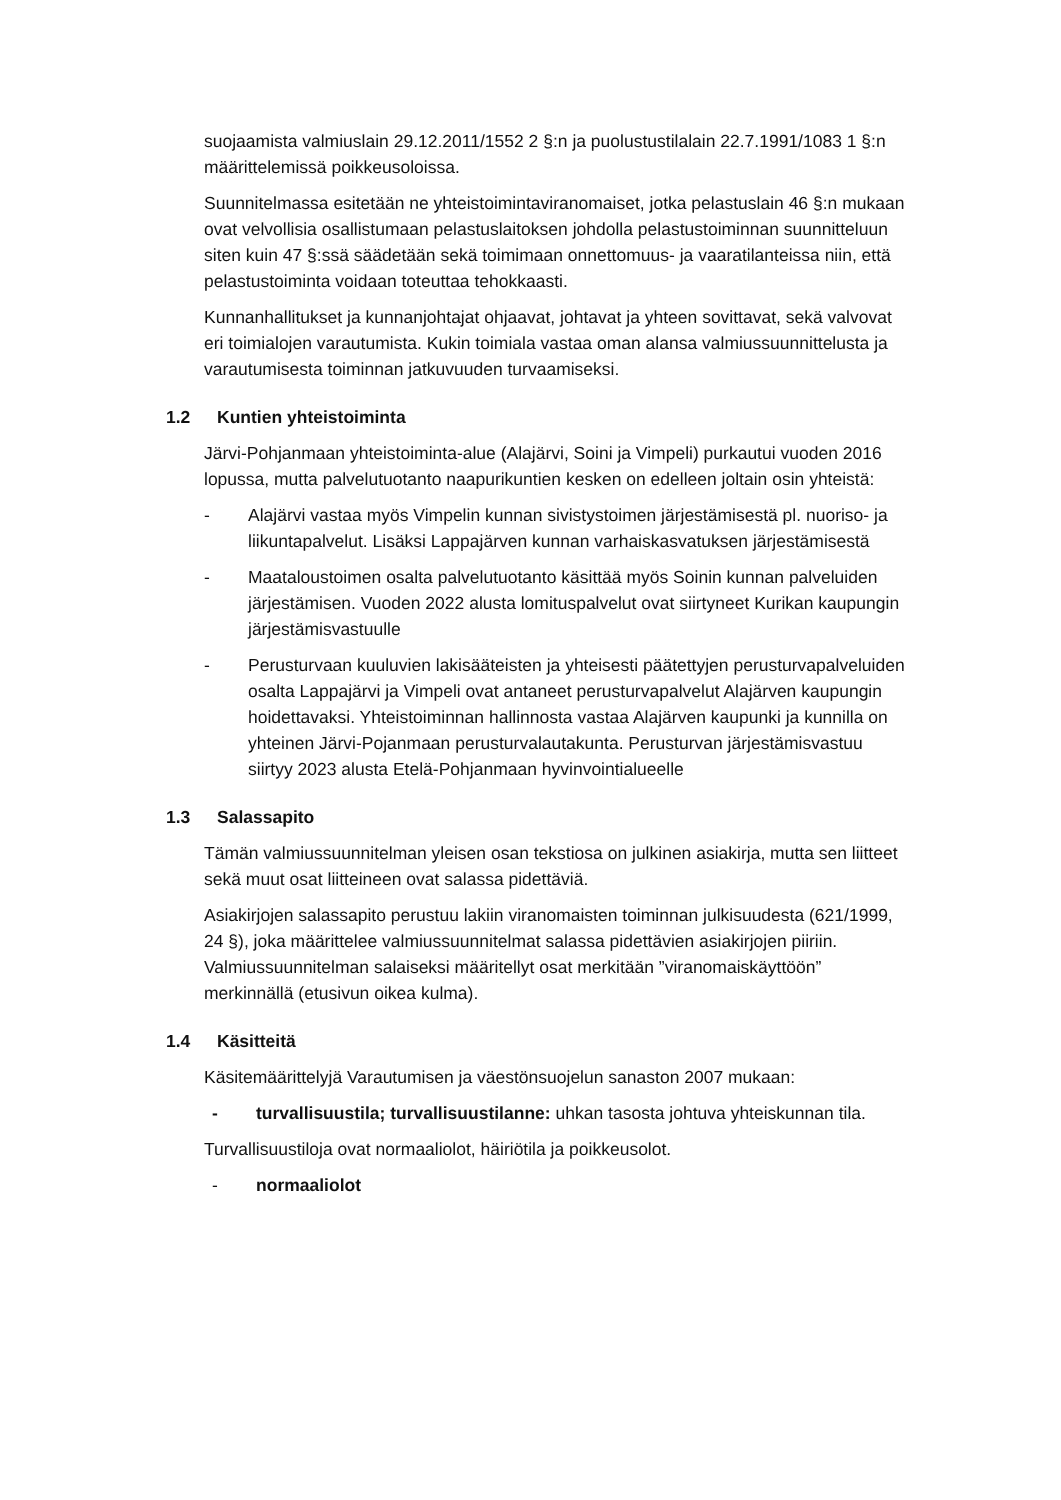suojaamista valmiuslain 29.12.2011/1552 2 §:n ja puolustustilalain 22.7.1991/1083 1 §:n määrittelemissä poikkeusoloissa.
Suunnitelmassa esitetään ne yhteistoimintaviranomaiset, jotka pelastuslain 46 §:n mukaan ovat velvollisia osallistumaan pelastuslaitoksen johdolla pelastustoiminnan suunnitteluun siten kuin 47 §:ssä säädetään sekä toimimaan onnettomuus- ja vaaratilanteissa niin, että pelastustoiminta voidaan toteuttaa tehokkaasti.
Kunnanhallitukset ja kunnanjohtajat ohjaavat, johtavat ja yhteen sovittavat, sekä valvovat eri toimialojen varautumista. Kukin toimiala vastaa oman alansa valmiussuunnittelusta ja varautumisesta toiminnan jatkuvuuden turvaamiseksi.
1.2 Kuntien yhteistoiminta
Järvi-Pohjanmaan yhteistoiminta-alue (Alajärvi, Soini ja Vimpeli) purkautui vuoden 2016 lopussa, mutta palvelutuotanto naapurikuntien kesken on edelleen joltain osin yhteistä:
- Alajärvi vastaa myös Vimpelin kunnan sivistystoimen järjestämisestä pl. nuoriso- ja liikuntapalvelut. Lisäksi Lappajärven kunnan varhaiskasvatuksen järjestämisestä
- Maataloustoimen osalta palvelutuotanto käsittää myös Soinin kunnan palveluiden järjestämisen. Vuoden 2022 alusta lomituspalvelut ovat siirtyneet Kurikan kaupungin järjestämisvastuulle
- Perusturvaan kuuluvien lakisääteisten ja yhteisesti päätettyjen perusturvapalveluiden osalta Lappajärvi ja Vimpeli ovat antaneet perusturvapalvelut Alajärven kaupungin hoidettavaksi. Yhteistoiminnan hallinnosta vastaa Alajärven kaupunki ja kunnilla on yhteinen Järvi-Pojanmaan perusturvalautakunta. Perusturvan järjestämisvastuu siirtyy 2023 alusta Etelä-Pohjanmaan hyvinvointialueelle
1.3 Salassapito
Tämän valmiussuunnitelman yleisen osan tekstiosa on julkinen asiakirja, mutta sen liitteet sekä muut osat liitteineen ovat salassa pidettäviä.
Asiakirjojen salassapito perustuu lakiin viranomaisten toiminnan julkisuudesta (621/1999, 24 §), joka määrittelee valmiussuunnitelmat salassa pidettävien asiakirjojen piiriin. Valmiussuunnitelman salaiseksi määritellyt osat merkitään ”viranomaiskäyttöön” merkinnällä (etusivun oikea kulma).
1.4 Käsitteitä
Käsitemäärittelyjä Varautumisen ja väestönsuojelun sanaston 2007 mukaan:
- turvallisuustila; turvallisuustilanne: uhkan tasosta johtuva yhteiskunnan tila.
Turvallisuustiloja ovat normaaliolot, häiriötila ja poikkeusolot.
- normaaliolot